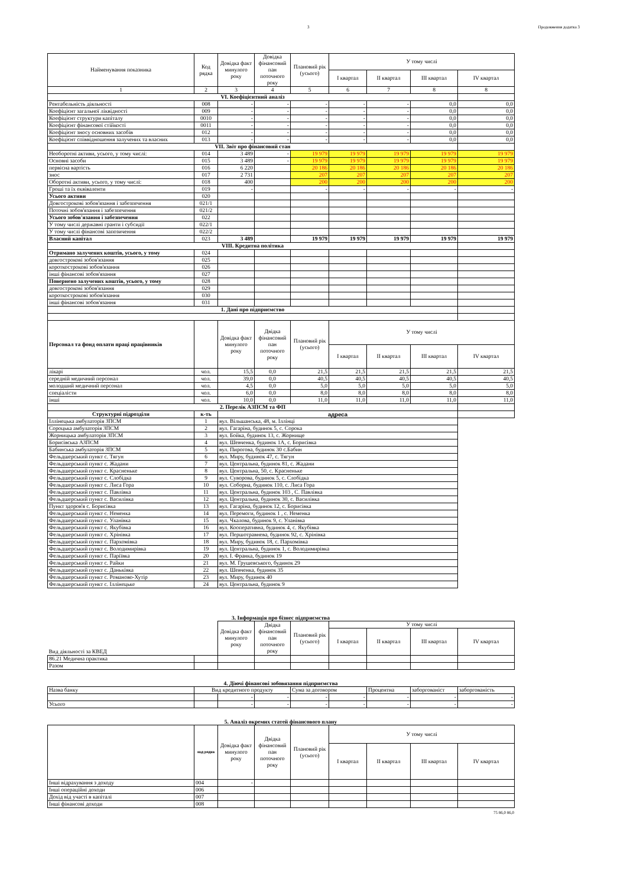3 Продовження додатка 3
| Найменування показника | Код рядка | Довідка факт минулого року | Довідка фінансовий пан поточного року | Плановий рік (усього) | У тому числі | | | |
| --- | --- | --- | --- | --- | --- | --- | --- | --- |
| | | | | | I квартал | II квартал | III квартал | IV квартал |
| 1 | 2 | 3 | 4 | 5 | 6 | 7 | 8 | 8 |
| VI. Коефіцієнтний аналіз | | | | | | | | |
| Рентабельність діяльності | 008 | - | - | - | - | - | 0,0 | 0,0 |
| Коефіцієнт загальної ліквідності | 009 | - | - | - | - | - | 0,0 | 0,0 |
| Коефіцієнт структури капіталу | 0010 | - | - | - | - | - | 0,0 | 0,0 |
| Коефіцієнт фінансової стійкості | 0011 | - | - | - | - | - | 0,0 | 0,0 |
| Коефіцієнт зносу основних засобів | 012 | - | - | - | - | - | 0,0 | 0,0 |
| Коефіцієнт співвідношення залучених та власних | 013 | - | - | - | - | - | 0,0 | 0,0 |
| VII. Звіт про фінансовий стан | | | | | | | | |
| Необоротні активи, усього, у тому числі: | 014 | 3 489 | - | 19 979 | 19 979 | 19 979 | 19 979 | 19 979 |
| Основні засоби | 015 | 3 489 | - | 19 979 | 19 979 | 19 979 | 19 979 | 19 979 |
| первісна вартість | 016 | 6 220 | | 20 186 | 20 186 | 20 186 | 20 186 | 20 186 |
| знос | 017 | 2 731 | | 207 | 207 | 207 | 207 | 207 |
| Оборотні активи, усього, у тому числі: | 018 | 400 | | 200 | 200 | 200 | 200 | 200 |
| Гроші та їх еквіваленти | 019 | - | | - | - | - | - | - |
| Усього активи | 020 | | | | | | | |
| Довгострокові зобов'язання і забезпечення | 021/1 | | | | | | | |
| Поточні зобов'язання і забезпечення | 021/2 | | | | | | | |
| Усього зобов'язання і забезпечення | 022 | | | | | | | |
| У тому числі державні гранти і субсидії | 022/1 | | | | | | | |
| У тому числі фінансові запозичення | 022/2 | | | | | | | |
| Власний капітал | 023 | 3 489 | | 19 979 | 19 979 | 19 979 | 19 979 | 19 979 |
| VIII. Кредитна політика | | | | | | | | |
| Отримано залучених коштів, усього, у тому | 024 | | | | | | | |
| довгострокові зобов'язання | 025 | | | | | | | |
| короткострокові зобов'язання | 026 | | | | | | | |
| інші фінансові зобов'язання | 027 | | | | | | | |
| Повернено залучених коштів, усього, у тому | 028 | | | | | | | |
| довгострокові зобов'язання | 029 | | | | | | | |
| короткострокові зобов'язання | 030 | | | | | | | |
| інші фінансові зобов'язання | 031 | | | | | | | |
| 1. Дані про підприємство | | | | | | | | |
| Персонал та фонд оплати праці працівників | | Довідка факт минулого року | Двідка фінансовий пан поточного року | Плановий рік (усього) | У тому числі | | | |
| | | | | | I квартал | II квартал | III квартал | IV квартал |
| лікарі | чол. | 15,5 | 0,0 | 21,5 | 21,5 | 21,5 | 21,5 | 21,5 |
| середній медичний персонал | чол. | 39,0 | 0,0 | 40,5 | 40,5 | 40,5 | 40,5 | 40,5 |
| молодший медичний персонал | чол. | 4,5 | 0,0 | 5,0 | 5,0 | 5,0 | 5,0 | 5,0 |
| спеціалісти | чол. | 6,0 | 0,0 | 8,0 | 8,0 | 8,0 | 8,0 | 8,0 |
| інші | чол. | 10,0 | 0,0 | 11,0 | 11,0 | 11,0 | 11,0 | 11,0 |
| 2. Перелік АЗПСМ та ФП | | | | | | | | |
| Структурні підрозділи | к-ть | адреса | | | | | | |
| Іллінецька амбулаторія ЗПСМ | 1 | вул. Вільшанська, 48, м. Іллінці | | | | | | |
| Сороцька амбулаторія ЗПСМ | 2 | вул. Гагаріна, будинок 5, с. Сорока | | | | | | |
| Жорницька амбулаторія ЗПСМ | 3 | вул. Бойка, будинок 13, с. Жорнище | | | | | | |
| Борисівська АЗПСМ | 4 | вул. Шевченка, будинок 1А, с. Борисівка | | | | | | |
| Бабинська амбулаторія ЗПСМ | 5 | вул. Пирогова, будинок 30 с.Бабин | | | | | | |
| Фельдшерський пункт с. Тягун | 6 | вул. Миру, будинок 47, с. Тягун | | | | | | |
| Фельдшерський пункт с. Жадани | 7 | вул. Центральна, будинок 81, с. Жадани | | | | | | |
| Фельдшерський пункт с. Красненьке | 8 | вул. Центральна, 50, с. Красненьке | | | | | | |
| Фельдшерський пункт с. Слобідка | 9 | вул. Суворова, будинок 5, с. Слобідка | | | | | | |
| Фельдшерський пункт с. Лиса Гора | 10 | вул. Соборна, будинок 110, с. Лиса Гора | | | | | | |
| Фельдшерський пункт с. Павлівка | 11 | вул. Центральна, будинок 103 , С. Павлівка | | | | | | |
| Фельдшерський пункт с. Василівка | 12 | вул. Центральна, будинок 30, с. Василівка | | | | | | |
| Пункт здоров'я с. Борисівка | 13 | вул. Гагаріна, будинок 12, с. Борисівка | | | | | | |
| Фельдшерський пункт с. Неменка | 14 | вул. Перемоги, будинок 1 , с. Неменка | | | | | | |
| Фельдшерський пункт с. Уланівка | 15 | вул. Чкалова, будинок 9, с. Уланівка | | | | | | |
| Фельдшерський пункт с. Якубівка | 16 | вул. Кооперативна, будинок 4, с. Якубівка | | | | | | |
| Фельдшерський пункт с. Хрінівка | 17 | вул. Першотравнева, будинок 92, с. Хрінівка | | | | | | |
| Фельдшерський пункт с. Пархомівка | 18 | вул. Миру, будинок 18, с. Пархомівка | | | | | | |
| Фельдшерський пункт с. Володимирівка | 19 | вул. Центральна, будинок 1, с. Володимирівка | | | | | | |
| Фельдшерський пункт с. Паріївка | 20 | вул. І. Франка, будинок 19 | | | | | | |
| Фельдшерський пункт с. Райки | 21 | вул. М. Грушевського, будинок 29 | | | | | | |
| Фельдшерський пункт с. Даньківка | 22 | вул. Шевченка, будинок 35 | | | | | | |
| Фельдшерський пункт с. Романово-Хутір | 23 | вул. Миру, будинок 40 | | | | | | |
| Фельдшерський пункт с. Іллінецьке | 24 | вул. Центральна, будинок 9 | | | | | | |
3. Інформація про бізнес підприємства
| Вид діяльності за КВЕД | | Довідка факт минулого року | Двідка фінансовий пан поточного року | Плановий рік (усього) | У тому числі | | | |
| --- | --- | --- | --- | --- | --- | --- | --- | --- |
| | | | | | I квартал | II квартал | III квартал | IV квартал |
| 86.21 Медична практика | | | | | | | | |
| Разом | | | | | | | | |
4. Діючі фінансові зобовязання підприємства
| Назва банку | Вид кредитного продукту | | | Сума за договором | | Процентна | заборгованіст | заборгованість |
| | | - | - | - | - | - | - | - |
| Усього | | - | - | - | - | - | - | - |
5. Аналіз окремих статей фінансового плану
| | код рядка | Довідка факт минулого року | Двідка фінансовий пан поточного року | Плановий рік (усього) | У тому числі | | | |
| --- | --- | --- | --- | --- | --- | --- | --- | --- |
| | | | | | I квартал | II квартал | III квартал | IV квартал |
| Інші відрахування з доходу | 004 | - | | | | | | |
| Інші операційні доходи | 006 | | | | | | | |
| Дохід від участі в капіталі | 007 | | | | | | | |
| Інші фінансові доходи | 008 | | | | | | | |
75 86,0 86,0